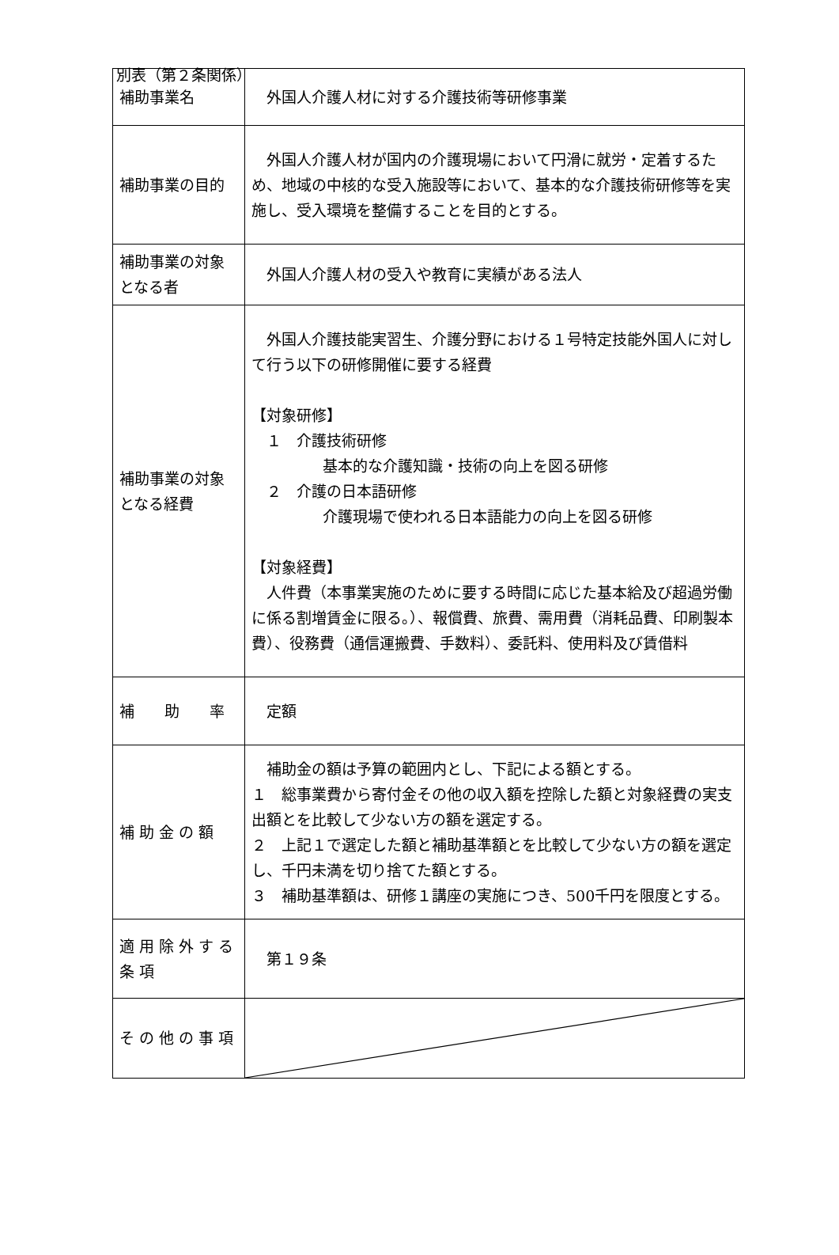別表（第２条関係）
| 補助事業名 | 外国人介護人材に対する介護技術等研修事業 |
| 補助事業の目的 | 外国人介護人材が国内の介護現場において円滑に就労・定着するため、地域の中核的な受入施設等において、基本的な介護技術研修等を実施し、受入環境を整備することを目的とする。 |
| 補助事業の対象となる者 | 外国人介護人材の受入や教育に実績がある法人 |
| 補助事業の対象となる経費 | 外国人介護技能実習生、介護分野における１号特定技能外国人に対して行う以下の研修開催に要する経費 【対象研修】 １ 介護技術研修 基本的な介護知識・技術の向上を図る研修 ２ 介護の日本語研修 介護現場で使われる日本語能力の向上を図る研修 【対象経費】 人件費（本事業実施のために要する時間に応じた基本給及び超過労働に係る割増賃金に限る。）、報償費、旅費、需用費（消耗品費、印刷製本費）、役務費（通信運搬費、手数料）、委託料、使用料及び賃借料 |
| 補 助 率 | 定額 |
| 補 助 金 の 額 | 補助金の額は予算の範囲内とし、下記による額とする。 １ 総事業費から寄付金その他の収入額を控除した額と対象経費の実支出額とを比較して少ない方の額を選定する。 ２ 上記１で選定した額と補助基準額とを比較して少ない方の額を選定し、千円未満を切り捨てた額とする。 ３ 補助基準額は、研修１講座の実施につき、500千円を限度とする。 |
| 適 用 除 外 す る 条 項 | 第１９条 |
| そ の 他 の 事 項 | |